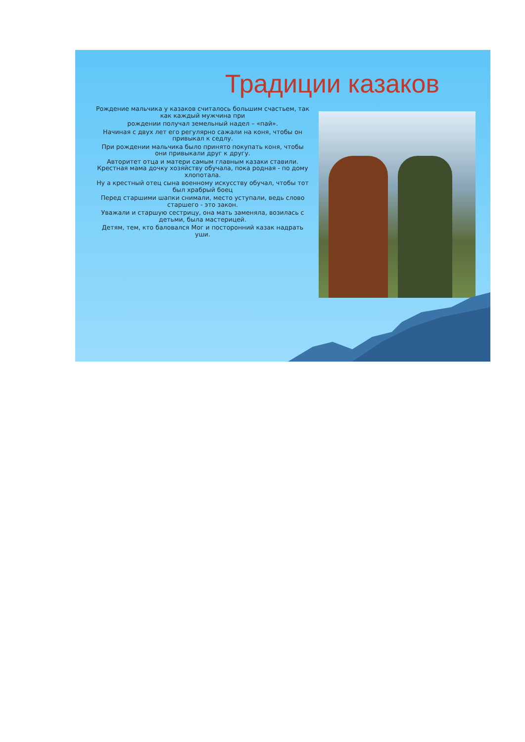Традиции казаков
Рождение мальчика у казаков считалось большим счастьем, так как каждый мужчина при
рождении получал земельный надел – «пай».
Начиная с двух лет его регулярно сажали на коня, чтобы он привыкал к седлу.
При рождении мальчика было принято покупать коня, чтобы они привыкали друг к другу.
Авторитет отца и матери самым главным казаки ставили. Крестная мама дочку хозяйству обучала, пока родная - по дому хлопотала.
Ну а крестный отец сына военному искусству обучал, чтобы тот был храбрый боец
Перед старшими шапки снимали, место уступали, ведь слово старшего - это закон.
Уважали и старшую сестрицу, она мать заменяла, возилась с детьми, была мастерицей.
Детям, тем, кто баловался Мог и посторонний казак надрать уши.